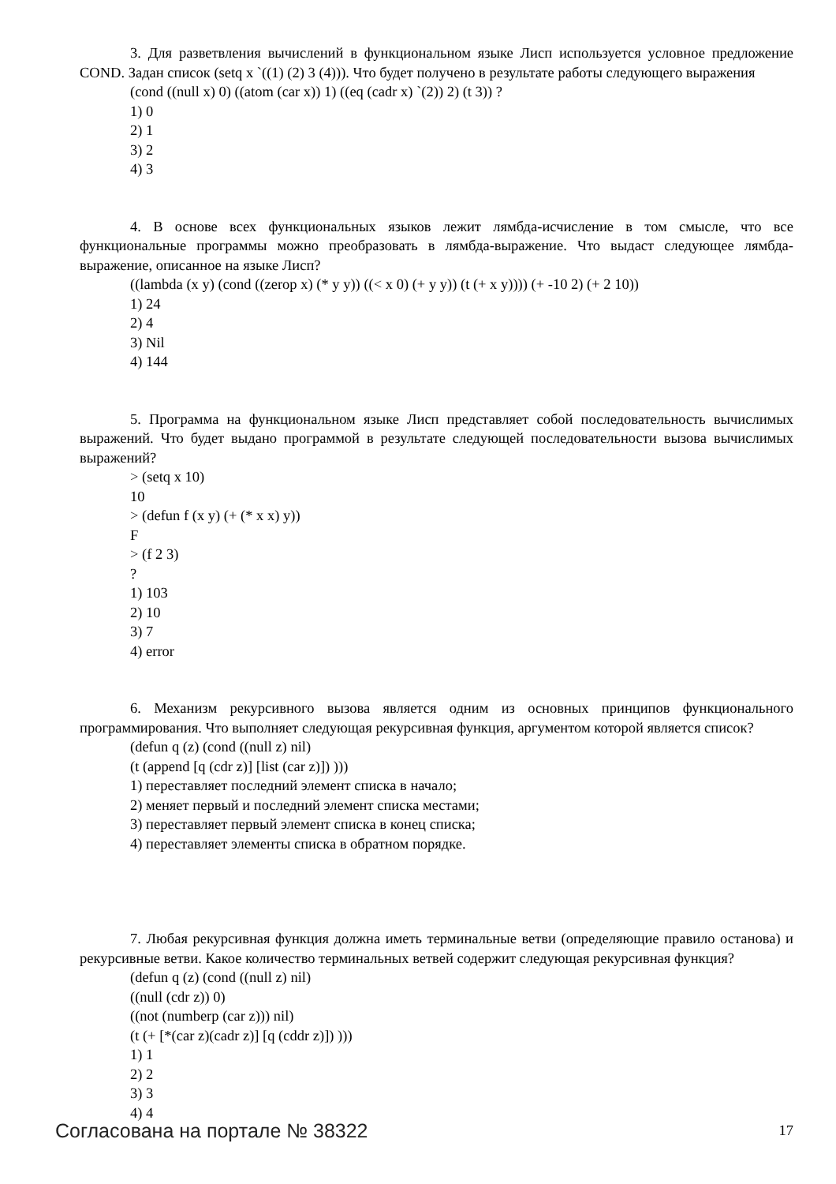3. Для разветвления вычислений в функциональном языке Лисп используется условное предложение COND. Задан список (setq x `((1) (2) 3 (4))). Что будет получено в результате работы следующего выражения
(cond ((null x) 0) ((atom (car x)) 1) ((eq (cadr x) `(2)) 2) (t 3)) ?
1) 0
2) 1
3) 2
4) 3
4. В основе всех функциональных языков лежит лямбда-исчисление в том смысле, что все функциональные программы можно преобразовать в лямбда-выражение. Что выдаст следующее лямбда-выражение, описанное на языке Лисп?
((lambda (x y) (cond ((zerop x) (* y y)) ((< x 0) (+ y y)) (t (+ x y)))) (+ -10 2) (+ 2 10))
1) 24
2) 4
3) Nil
4) 144
5. Программа на функциональном языке Лисп представляет собой последовательность вычислимых выражений. Что будет выдано программой в результате следующей последовательности вызова вычислимых выражений?
> (setq x 10)
10
> (defun f (x y) (+ (* x x) y))
F
> (f 2 3)
?
1) 103
2) 10
3) 7
4) error
6. Механизм рекурсивного вызова является одним из основных принципов функционального программирования. Что выполняет следующая рекурсивная функция, аргументом которой является список?
(defun q (z) (cond ((null z) nil)
(t (append [q (cdr z)] [list (car z)]) )))
1) переставляет последний элемент списка в начало;
2) меняет первый и последний элемент списка местами;
3) переставляет первый элемент списка в конец списка;
4) переставляет элементы списка в обратном порядке.
7. Любая рекурсивная функция должна иметь терминальные ветви (определяющие правило останова) и рекурсивные ветви. Какое количество терминальных ветвей содержит следующая рекурсивная функция?
(defun q (z) (cond ((null z) nil)
((null (cdr z)) 0)
((not (numberp (car z))) nil)
(t (+ [*(car z)(cadr z)] [q (cddr z)]) )))
1) 1
2) 2
3) 3
4) 4
Согласована на портале № 38322 17